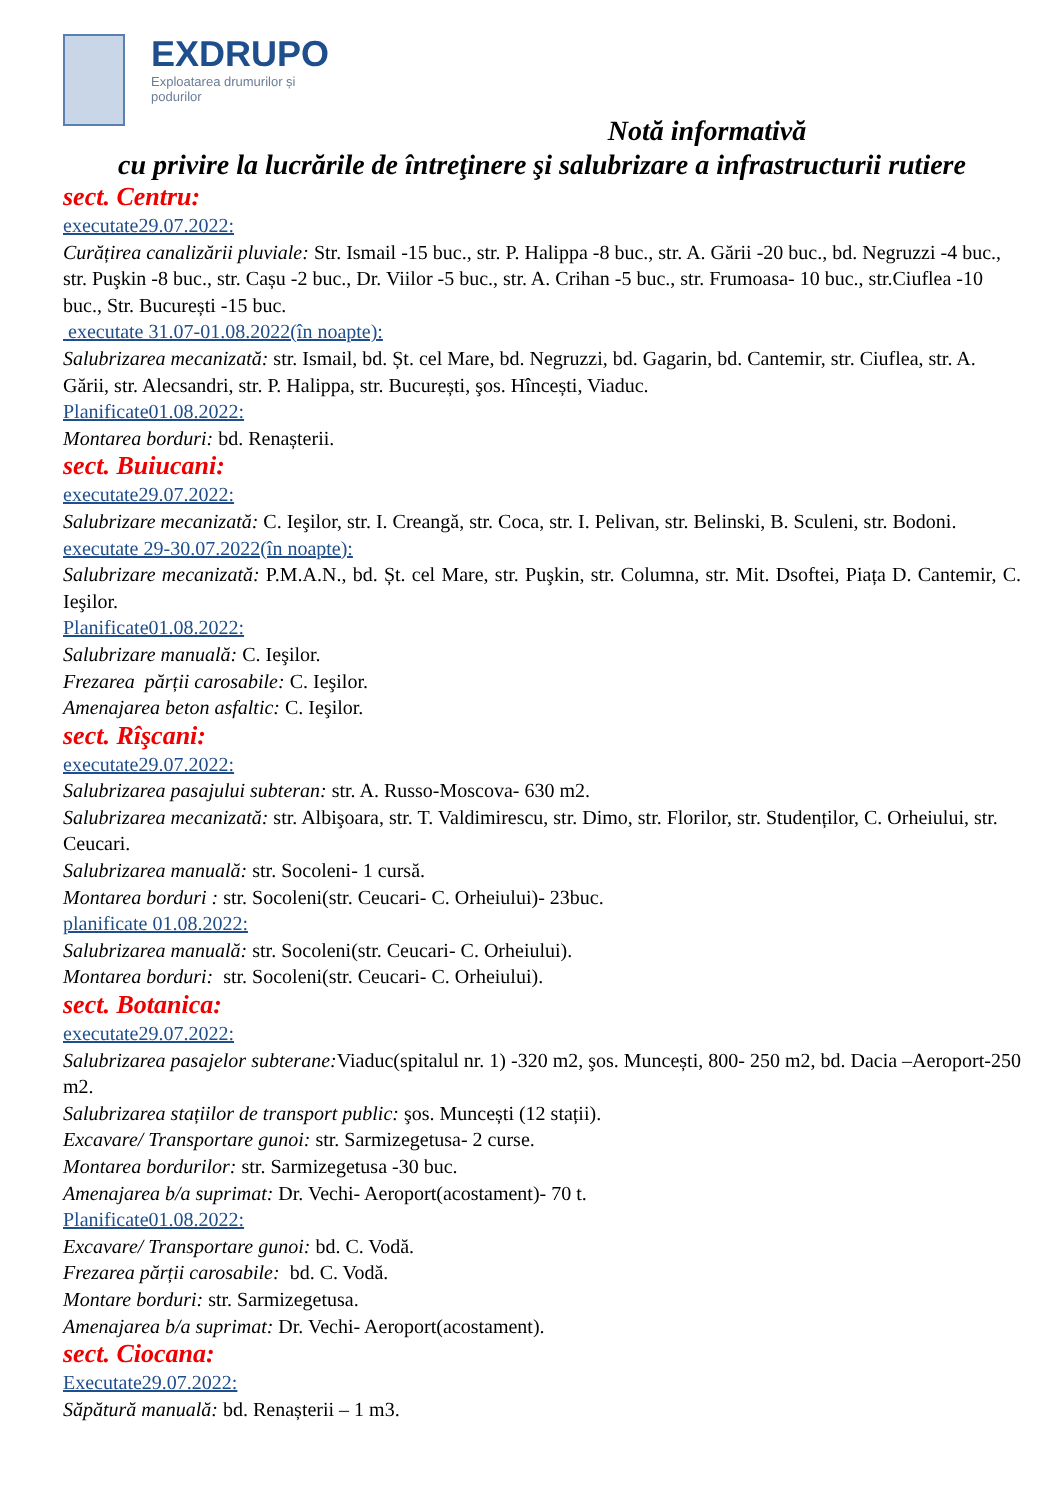EXDRUPO
Exploatarea drumurilor și podurilor
Notă informativă
cu privire la lucrările de întreţinere şi salubrizare a infrastructurii rutiere
sect. Centru:
executate29.07.2022:
Curățirea canalizării pluviale: Str. Ismail -15 buc., str. P. Halippa -8 buc., str. A. Gării -20 buc., bd. Negruzzi -4 buc., str. Puşkin -8 buc., str. Cașu -2 buc., Dr. Viilor -5 buc., str. A. Crihan -5 buc., str. Frumoasa- 10 buc., str.Ciuflea -10 buc., Str. București -15 buc.
executate 31.07-01.08.2022(în noapte):
Salubrizarea mecanizată: str. Ismail, bd. Șt. cel Mare, bd. Negruzzi, bd. Gagarin, bd. Cantemir, str. Ciuflea, str. A. Gării, str. Alecsandri, str. P. Halippa, str. București, şos. Hîncești, Viaduc.
Planificate01.08.2022:
Montarea borduri: bd. Renașterii.
sect. Buiucani:
executate29.07.2022:
Salubrizare mecanizată: C. Ieşilor, str. I. Creangă, str. Coca, str. I. Pelivan, str. Belinski, B. Sculeni, str. Bodoni.
executate 29-30.07.2022(în noapte):
Salubrizare mecanizată: P.M.A.N., bd. Șt. cel Mare, str. Puşkin, str. Columna, str. Mit. Dsoftei, Piața D. Cantemir, C. Ieşilor.
Planificate01.08.2022:
Salubrizare manuală: C. Ieşilor.
Frezarea părții carosabile: C. Ieşilor.
Amenajarea beton asfaltic: C. Ieşilor.
sect. Rîşcani:
executate29.07.2022:
Salubrizarea pasajului subteran: str. A. Russo-Moscova- 630 m2.
Salubrizarea mecanizată: str. Albişoara, str. T. Valdimirescu, str. Dimo, str. Florilor, str. Studenților, C. Orheiului, str. Ceucari.
Salubrizarea manuală: str. Socoleni- 1 cursă.
Montarea borduri : str. Socoleni(str. Ceucari- C. Orheiului)- 23buc.
planificate 01.08.2022:
Salubrizarea manuală: str. Socoleni(str. Ceucari- C. Orheiului).
Montarea borduri: str. Socoleni(str. Ceucari- C. Orheiului).
sect. Botanica:
executate29.07.2022:
Salubrizarea pasajelor subterane: Viaduc(spitalul nr. 1) -320 m2, şos. Muncești, 800- 250 m2, bd. Dacia –Aeroport-250 m2.
Salubrizarea stațiilor de transport public: şos. Muncești (12 stații).
Excavare/ Transportare gunoi: str. Sarmizegetusa- 2 curse.
Montarea bordurilor: str. Sarmizegetusa -30 buc.
Amenajarea b/a suprimat: Dr. Vechi- Aeroport(acostament)- 70 t.
Planificate01.08.2022:
Excavare/ Transportare gunoi: bd. C. Vodă.
Frezarea părții carosabile: bd. C. Vodă.
Montare borduri: str. Sarmizegetusa.
Amenajarea b/a suprimat: Dr. Vechi- Aeroport(acostament).
sect. Ciocana:
Executate29.07.2022:
Săpătură manuală: bd. Renașterii – 1 m3.